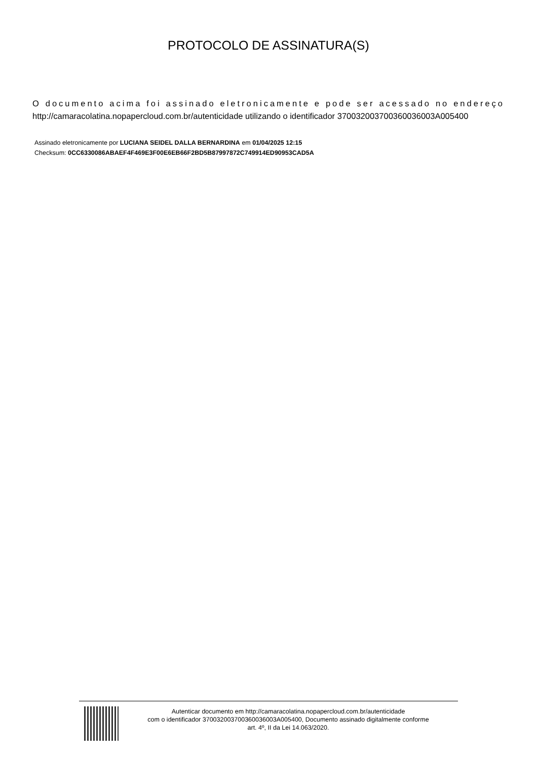PROTOCOLO DE ASSINATURA(S)
O documento acima foi assinado eletronicamente e pode ser acessado no endereço
http://camaracolatina.nopapercloud.com.br/autenticidade utilizando o identificador 370032003700360036003A005400
Assinado eletronicamente por LUCIANA SEIDEL DALLA BERNARDINA em 01/04/2025 12:15
Checksum: 0CC6330086ABAEF4F469E3F00E6EB66F2BD5B87997872C749914ED90953CAD5A
Autenticar documento em http://camaracolatina.nopapercloud.com.br/autenticidade
com o identificador 370032003700360036003A005400, Documento assinado digitalmente conforme
art. 4º, II da Lei 14.063/2020.